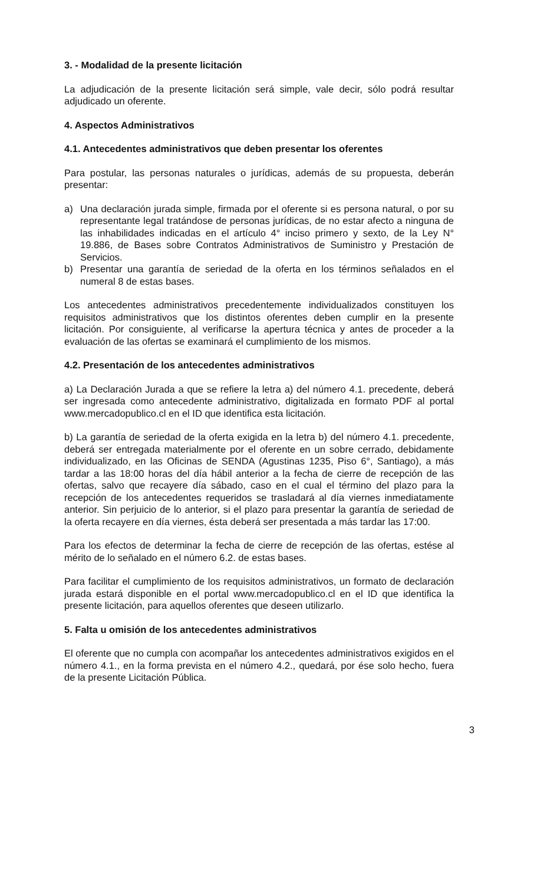3. - Modalidad de la presente licitación
La adjudicación de la presente licitación será simple, vale decir, sólo podrá resultar adjudicado un oferente.
4. Aspectos Administrativos
4.1. Antecedentes administrativos que deben presentar los oferentes
Para postular, las personas naturales o jurídicas, además de su propuesta, deberán presentar:
a) Una declaración jurada simple, firmada por el oferente si es persona natural, o por su representante legal tratándose de personas jurídicas, de no estar afecto a ninguna de las inhabilidades indicadas en el artículo 4° inciso primero y sexto, de la Ley N° 19.886, de Bases sobre Contratos Administrativos de Suministro y Prestación de Servicios.
b) Presentar una garantía de seriedad de la oferta en los términos señalados en el numeral 8 de estas bases.
Los antecedentes administrativos precedentemente individualizados constituyen los requisitos administrativos que los distintos oferentes deben cumplir en la presente licitación. Por consiguiente, al verificarse la apertura técnica y antes de proceder a la evaluación de las ofertas se examinará el cumplimiento de los mismos.
4.2. Presentación de los antecedentes administrativos
a) La Declaración Jurada a que se refiere la letra a) del número 4.1. precedente, deberá ser ingresada como antecedente administrativo, digitalizada en formato PDF al portal www.mercadopublico.cl en el ID que identifica esta licitación.
b) La garantía de seriedad de la oferta exigida en la letra b) del número 4.1. precedente, deberá ser entregada materialmente por el oferente en un sobre cerrado, debidamente individualizado, en las Oficinas de SENDA (Agustinas 1235, Piso 6°, Santiago), a más tardar a las 18:00 horas del día hábil anterior a la fecha de cierre de recepción de las ofertas, salvo que recayere día sábado, caso en el cual el término del plazo para la recepción de los antecedentes requeridos se trasladará al día viernes inmediatamente anterior. Sin perjuicio de lo anterior, si el plazo para presentar la garantía de seriedad de la oferta recayere en día viernes, ésta deberá ser presentada a más tardar las 17:00.
Para los efectos de determinar la fecha de cierre de recepción de las ofertas, estése al mérito de lo señalado en el número 6.2. de estas bases.
Para facilitar el cumplimiento de los requisitos administrativos, un formato de declaración jurada estará disponible en el portal www.mercadopublico.cl en el ID que identifica la presente licitación, para aquellos oferentes que deseen utilizarlo.
5. Falta u omisión de los antecedentes administrativos
El oferente que no cumpla con acompañar los antecedentes administrativos exigidos en el número 4.1., en la forma prevista en el número 4.2., quedará, por ése solo hecho, fuera de la presente Licitación Pública.
3